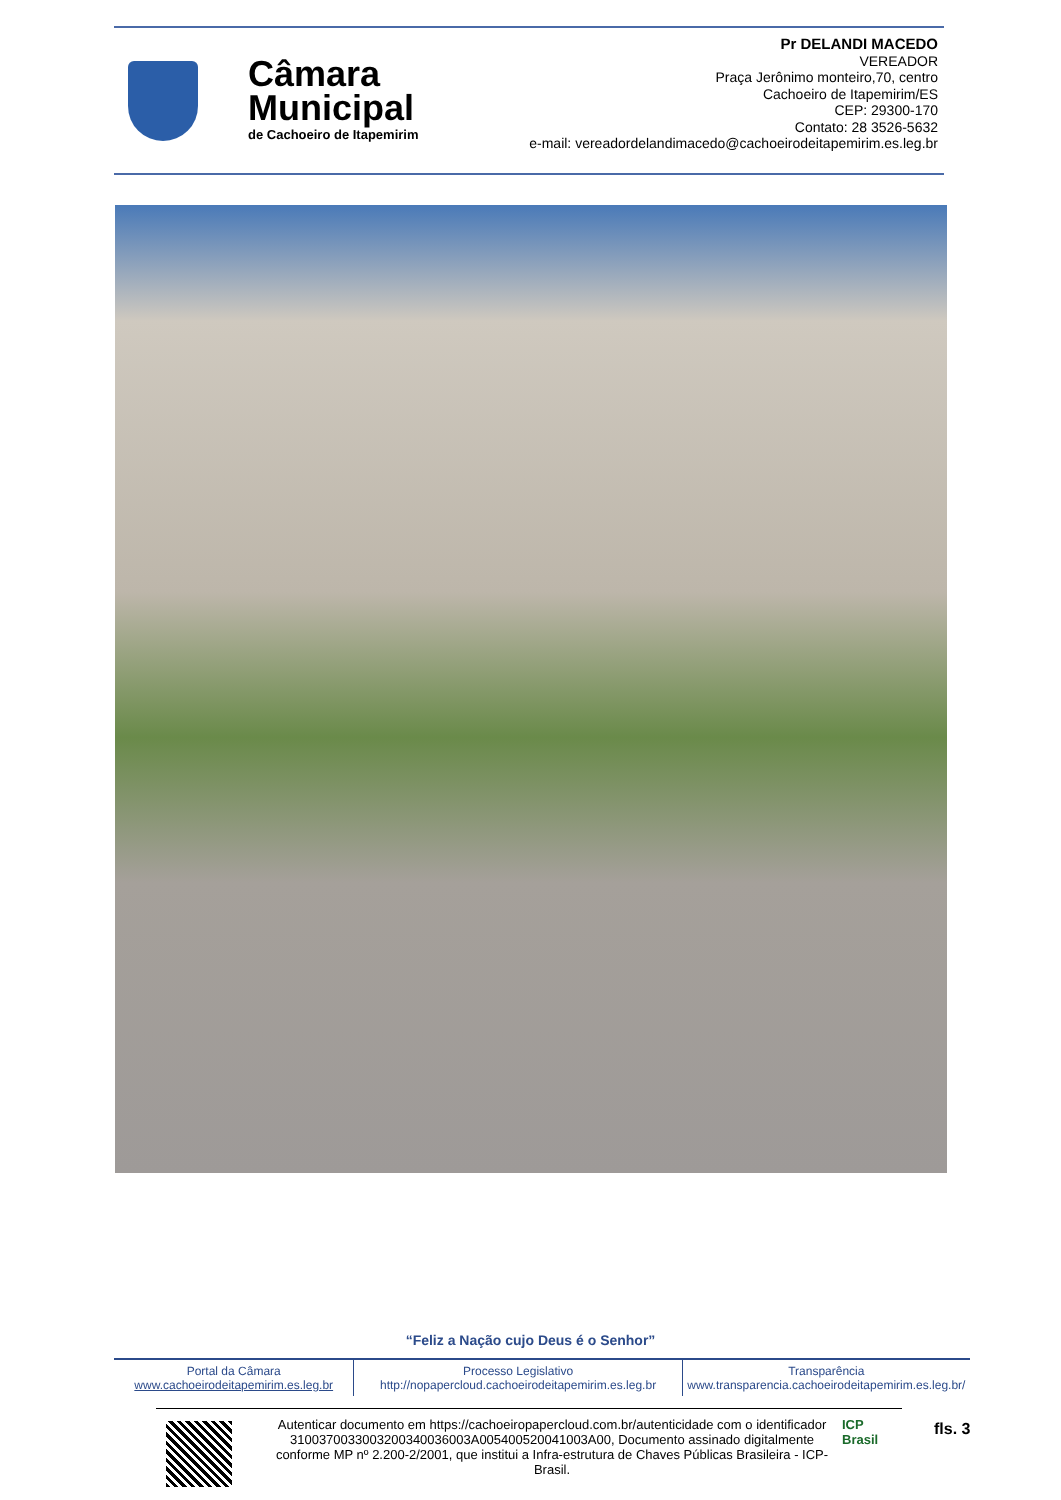Câmara
Municipal
de Cachoeiro de Itapemirim
Pr DELANDI MACEDO
VEREADOR
Praça Jerônimo monteiro,70, centro
Cachoeiro de Itapemirim/ES
CEP: 29300-170
Contato: 28 3526-5632
e-mail: vereadordelandimacedo@cachoeirodeitapemirim.es.leg.br
“Feliz a Nação cujo Deus é o Senhor”
Portal da Câmara
www.cachoeirodeitapemirim.es.leg.br
Processo Legislativo
http://nopapercloud.cachoeirodeitapemirim.es.leg.br
Transparência
www.transparencia.cachoeirodeitapemirim.es.leg.br/
Autenticar documento em https://cachoeiropapercloud.com.br/autenticidade com o identificador 3100370033003200340036003A005400520041003A00, Documento assinado digitalmente conforme MP nº 2.200-2/2001, que institui a Infra-estrutura de Chaves Públicas Brasileira - ICP-Brasil.
ICP
Brasil
fls. 3